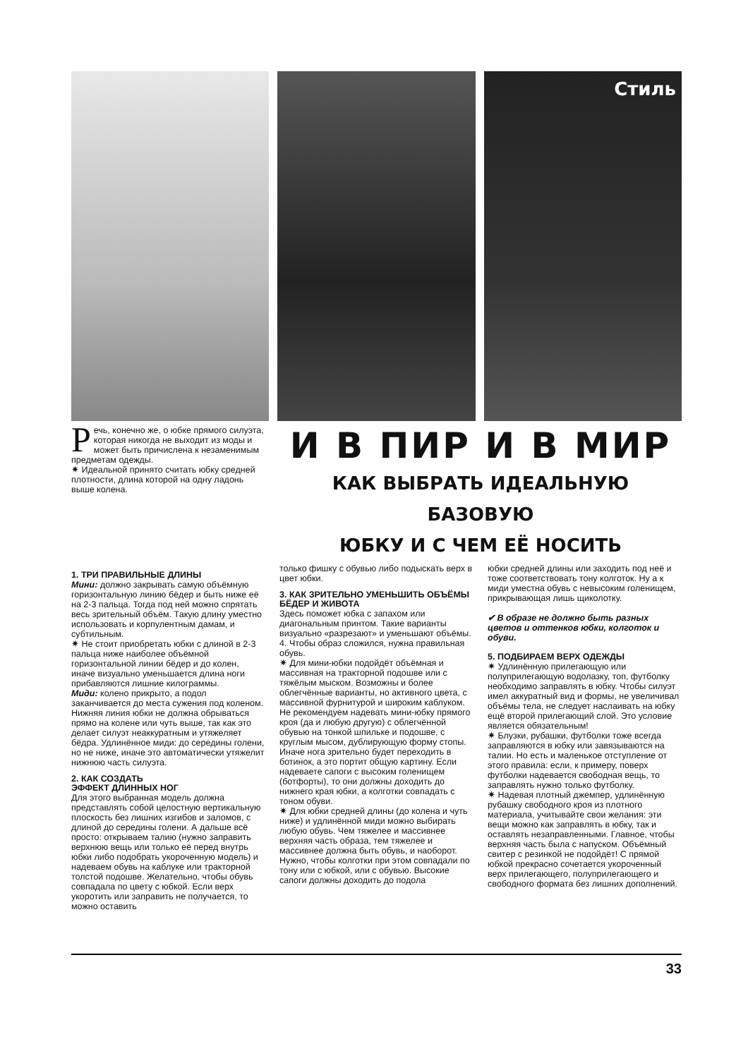Стиль
Речь, конечно же, о юбке прямого силуэта, которая никогда не выходит из моды и может быть причислена к незаменимым предметам одежды.
✷ Идеальной принято считать юбку средней плотности, длина которой на одну ладонь выше колена.
И В ПИР И В МИР
КАК ВЫБРАТЬ ИДЕАЛЬНУЮ БАЗОВУЮ
ЮБКУ И С ЧЕМ ЕЁ НОСИТЬ
1. ТРИ ПРАВИЛЬНЫЕ ДЛИНЫ
Мини: должно закрывать самую объёмную горизонтальную линию бёдер и быть ниже её на 2-3 пальца. Тогда под ней можно спрятать весь зрительный объём. Такую длину уместно использовать и корпулентным дамам, и субтильным.
✷ Не стоит приобретать юбки с длиной в 2-3 пальца ниже наиболее объёмной горизонтальной линии бёдер и до колен, иначе визуально уменьшается длина ноги прибавляются лишние килограммы.
Миди: колено прикрыто, а подол заканчивается до места сужения под коленом. Нижняя линия юбки не должна обрываться прямо на колене или чуть выше, так как это делает силуэт неаккуратным и утяжеляет бёдра. Удлинённое миди: до середины голени, но не ниже, иначе это автоматически утяжелит нижнюю часть силуэта.
2. КАК СОЗДАТЬ
ЭФФЕКТ ДЛИННЫХ НОГ
Для этого выбранная модель должна представлять собой целостную вертикальную плоскость без лишних изгибов и заломов, с длиной до середины голени. А дальше всё просто: открываем талию (нужно заправить верхнюю вещь или только её перед внутрь юбки либо подобрать укороченную модель) и надеваем обувь на каблуке или тракторной толстой подошве. Желательно, чтобы обувь совпадала по цвету с юбкой. Если верх укоротить или заправить не получается, то можно оставить
только фишку с обувью либо подыскать верх в цвет юбки.
3. КАК ЗРИТЕЛЬНО УМЕНЬШИТЬ ОБЪЁМЫ БЁДЕР И ЖИВОТА
Здесь поможет юбка с запахом или диагональным принтом. Такие варианты визуально «разрезают» и уменьшают объёмы.
4. Чтобы образ сложился, нужна правильная обувь.
✷ Для мини-юбки подойдёт объёмная и массивная на тракторной подошве или с тяжёлым мыском. Возможны и более облегчённые варианты, но активного цвета, с массивной фурнитурой и широким каблуком. Не рекомендуем надевать мини-юбку прямого кроя (да и любую другую) с облегчённой обувью на тонкой шпильке и подошве, с круглым мысом, дублирующую форму стопы. Иначе нога зрительно будет переходить в ботинок, а это портит общую картину. Если надеваете сапоги с высоким голенищем (ботфорты), то они должны доходить до нижнего края юбки, а колготки совпадать с тоном обуви.
✷ Для юбки средней длины (до колена и чуть ниже) и удлинённой миди можно выбирать любую обувь. Чем тяжелее и массивнее верхняя часть образа, тем тяжелее и массивнее должна быть обувь, и наоборот. Нужно, чтобы колготки при этом совпадали по тону или с юбкой, или с обувью. Высокие сапоги должны доходить до подола
юбки средней длины или заходить под неё и тоже соответствовать тону колготок. Ну а к миди уместна обувь с невысоким голенищем, прикрывающая лишь щиколотку.
✔ В образе не должно быть разных цветов и оттенков юбки, колготок и обуви.
5. ПОДБИРАЕМ ВЕРХ ОДЕЖДЫ
✷ Удлинённую прилегающую или полуприлегающую водолазку, топ, футболку необходимо заправлять в юбку. Чтобы силуэт имел аккуратный вид и формы, не увеличивал объёмы тела, не следует наслаивать на юбку ещё второй прилегающий слой. Это условие является обязательным!
✷ Блузки, рубашки, футболки тоже всегда заправляются в юбку или завязываются на талии. Но есть и маленькое отступление от этого правила: если, к примеру, поверх футболки надевается свободная вещь, то заправлять нужно только футболку.
✷ Надевая плотный джемпер, удлинённую рубашку свободного кроя из плотного материала, учитывайте свои желания: эти вещи можно как заправлять в юбку, так и оставлять незаправленными. Главное, чтобы верхняя часть была с напуском. Объёмный свитер с резинкой не подойдёт! С прямой юбкой прекрасно сочетается укороченный верх прилегающего, полуприлегающего и свободного формата без лишних дополнений.
33